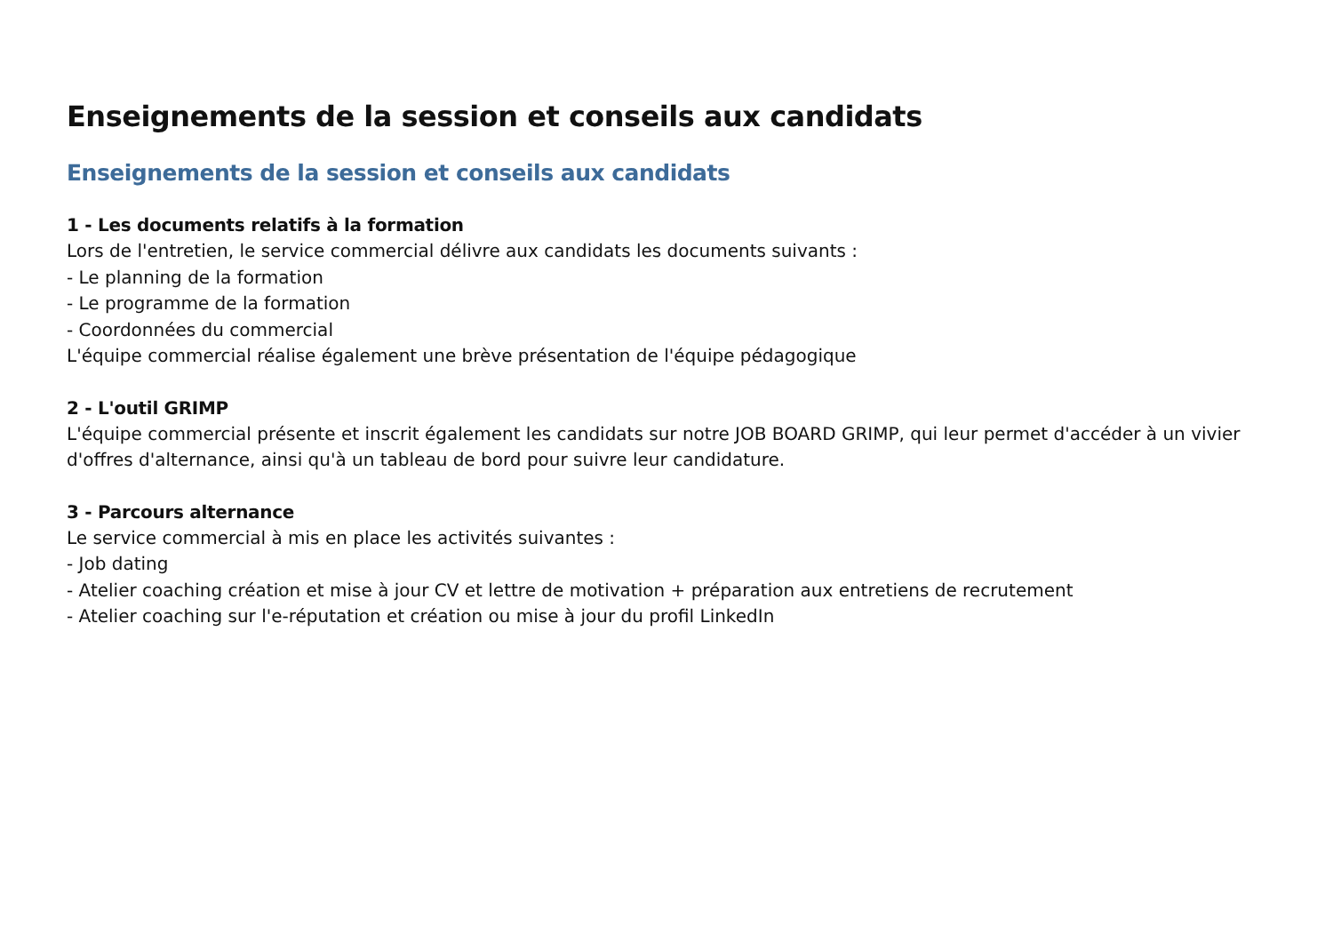Enseignements de la session et conseils aux candidats
Enseignements de la session et conseils aux candidats
1 - Les documents relatifs à la formation
Lors de l'entretien, le service commercial délivre aux candidats les documents suivants :
- Le planning de la formation
- Le programme de la formation
- Coordonnées du commercial
L'équipe commercial réalise également une brève présentation de l'équipe pédagogique
2 - L'outil GRIMP
L'équipe commercial présente et inscrit également les candidats sur notre JOB BOARD GRIMP, qui leur permet d'accéder à un vivier d'offres d'alternance, ainsi qu'à un tableau de bord pour suivre leur candidature.
3 - Parcours alternance
Le service commercial à mis en place les activités suivantes :
- Job dating
- Atelier coaching création et mise à jour CV et lettre de motivation + préparation aux entretiens de recrutement
- Atelier coaching sur l'e-réputation et création ou mise à jour du profil LinkedIn